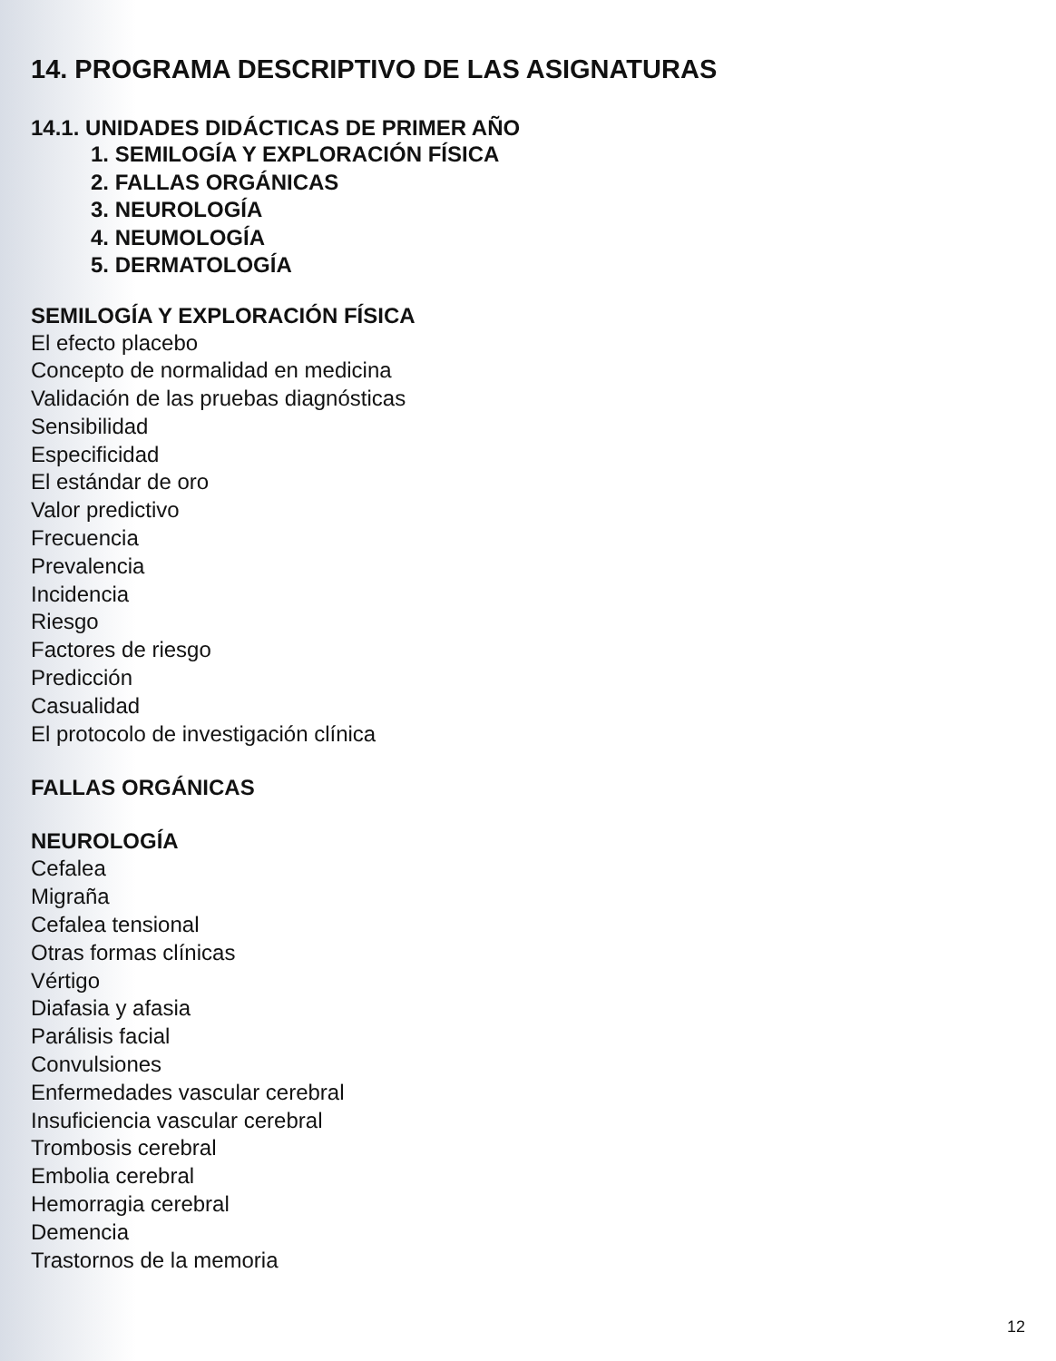14. PROGRAMA DESCRIPTIVO DE LAS ASIGNATURAS
14.1. UNIDADES DIDÁCTICAS DE PRIMER AÑO
1. SEMILOGÍA Y EXPLORACIÓN FÍSICA
2. FALLAS ORGÁNICAS
3. NEUROLOGÍA
4. NEUMOLOGÍA
5. DERMATOLOGÍA
SEMILOGÍA Y EXPLORACIÓN FÍSICA
El efecto placebo
Concepto de normalidad en medicina
Validación de las pruebas diagnósticas
Sensibilidad
Especificidad
El estándar de oro
Valor predictivo
Frecuencia
Prevalencia
Incidencia
Riesgo
Factores de riesgo
Predicción
Casualidad
El protocolo de investigación clínica
FALLAS ORGÁNICAS
NEUROLOGÍA
Cefalea
Migraña
Cefalea tensional
Otras formas clínicas
Vértigo
Diafasia y afasia
Parálisis facial
Convulsiones
Enfermedades vascular cerebral
Insuficiencia vascular cerebral
Trombosis cerebral
Embolia cerebral
Hemorragia cerebral
Demencia
Trastornos de la memoria
12